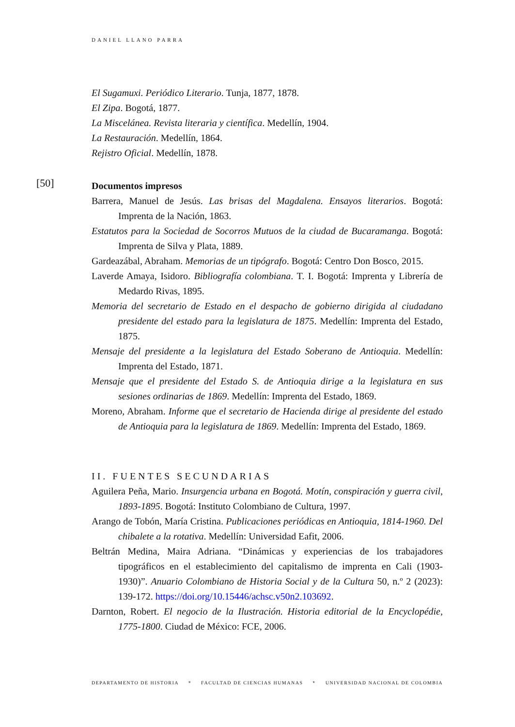DANIEL LLANO PARRA
El Sugamuxi. Periódico Literario. Tunja, 1877, 1878.
El Zipa. Bogotá, 1877.
La Miscelánea. Revista literaria y científica. Medellín, 1904.
La Restauración. Medellín, 1864.
Rejistro Oficial. Medellín, 1878.
[50]
Documentos impresos
Barrera, Manuel de Jesús. Las brisas del Magdalena. Ensayos literarios. Bogotá: Imprenta de la Nación, 1863.
Estatutos para la Sociedad de Socorros Mutuos de la ciudad de Bucaramanga. Bogotá: Imprenta de Silva y Plata, 1889.
Gardeazábal, Abraham. Memorias de un tipógrafo. Bogotá: Centro Don Bosco, 2015.
Laverde Amaya, Isidoro. Bibliografía colombiana. T. I. Bogotá: Imprenta y Librería de Medardo Rivas, 1895.
Memoria del secretario de Estado en el despacho de gobierno dirigida al ciudadano presidente del estado para la legislatura de 1875. Medellín: Imprenta del Estado, 1875.
Mensaje del presidente a la legislatura del Estado Soberano de Antioquia. Medellín: Imprenta del Estado, 1871.
Mensaje que el presidente del Estado S. de Antioquia dirige a la legislatura en sus sesiones ordinarias de 1869. Medellín: Imprenta del Estado, 1869.
Moreno, Abraham. Informe que el secretario de Hacienda dirige al presidente del estado de Antioquia para la legislatura de 1869. Medellín: Imprenta del Estado, 1869.
II. FUENTES SECUNDARIAS
Aguilera Peña, Mario. Insurgencia urbana en Bogotá. Motín, conspiración y guerra civil, 1893-1895. Bogotá: Instituto Colombiano de Cultura, 1997.
Arango de Tobón, María Cristina. Publicaciones periódicas en Antioquia, 1814-1960. Del chibalete a la rotativa. Medellín: Universidad Eafit, 2006.
Beltrán Medina, Maira Adriana. “Dinámicas y experiencias de los trabajadores tipográficos en el establecimiento del capitalismo de imprenta en Cali (1903-1930)”. Anuario Colombiano de Historia Social y de la Cultura 50, n.º 2 (2023): 139-172. https://doi.org/10.15446/achsc.v50n2.103692.
Darnton, Robert. El negocio de la Ilustración. Historia editorial de la Encyclopédie, 1775-1800. Ciudad de México: FCE, 2006.
DEPARTAMENTO DE HISTORIA * FACULTAD DE CIENCIAS HUMANAS * UNIVERSIDAD NACIONAL DE COLOMBIA